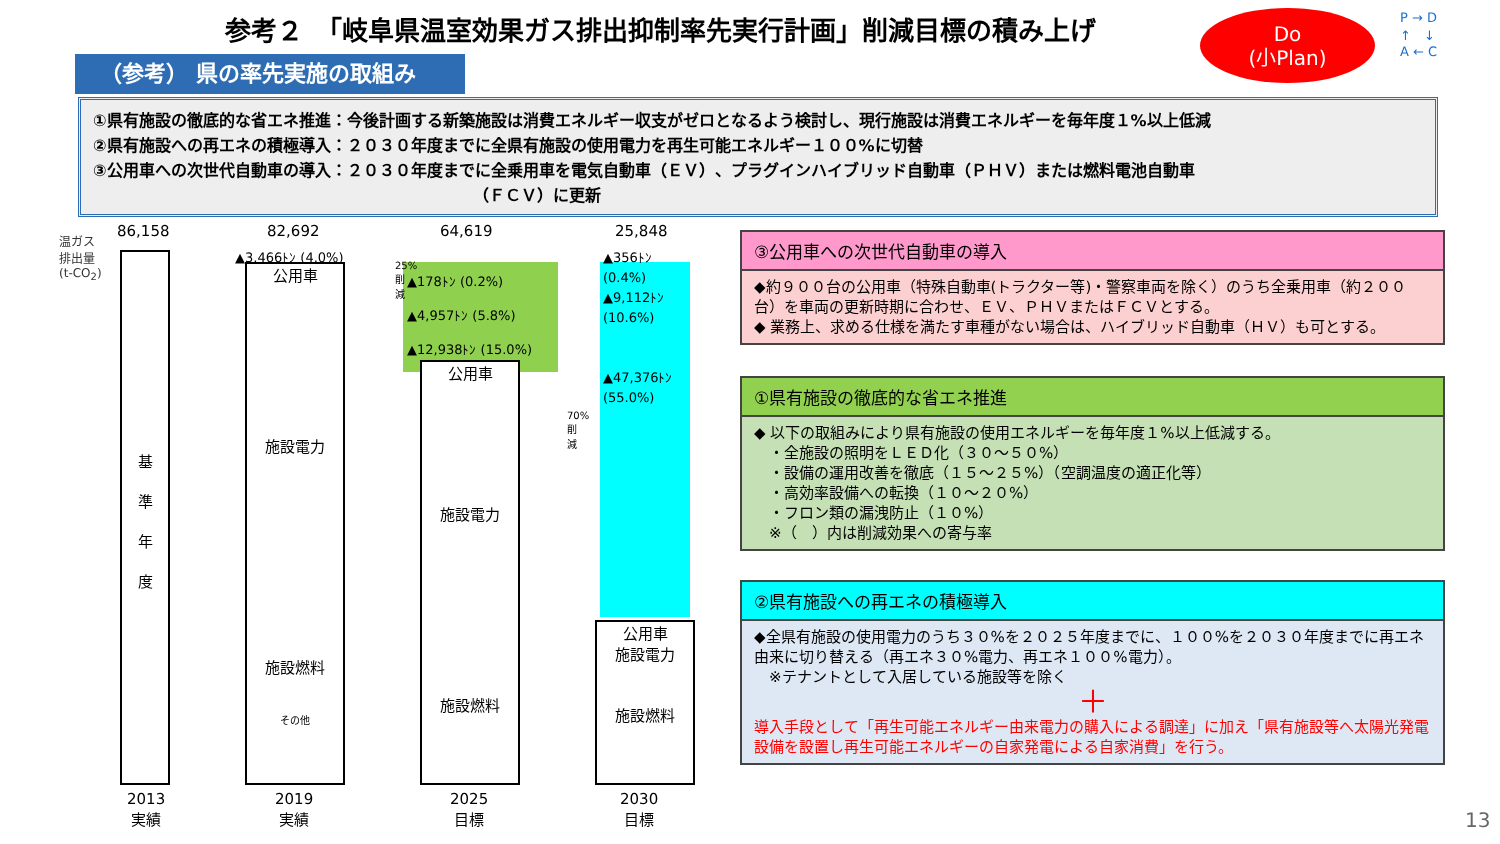参考２　「岐阜県温室効果ガス排出抑制率先実行計画」削減目標の積み上げ
Do
(小Plan)
P → D
↑　↓
A ← C
（参考） 県の率先実施の取組み
①県有施設の徹底的な省エネ推進：今後計画する新築施設は消費エネルギー収支がゼロとなるよう検討し、現行施設は消費エネルギーを毎年度１%以上低減
②県有施設への再エネの積極導入：２０３０年度までに全県有施設の使用電力を再生可能エネルギー１００%に切替
③公用車への次世代自動車の導入：２０３０年度までに全乗用車を電気自動車（ＥＶ）、プラグインハイブリッド自動車（ＰＨＶ）または燃料電池自動車
（ＦＣＶ）に更新
温ガス
排出量
(t-CO<sub>2</sub>)
86,158 82,692 64,619 25,848
基
準
年
度
公用車
施設電力
施設燃料
その他
▲3,466ﾄﾝ (4.0%)
▲178ﾄﾝ (0.2%)
▲4,957ﾄﾝ (5.8%)
▲12,938ﾄﾝ (15.0%)
25%削減
公用車
施設電力
施設燃料
▲356ﾄﾝ
(0.4%)
▲9,112ﾄﾝ
(10.6%)
▲47,376ﾄﾝ
(55.0%)
70%削減
公用車
施設電力
施設燃料
2013
実績
2019
実績
2025
目標
2030
目標
③公用車への次世代自動車の導入
◆約９００台の公用車（特殊自動車(トラクター等)・警察車両を除く）のうち全乗用車（約２００台）を車両の更新時期に合わせ、ＥＶ、ＰＨＶまたはＦＣＶとする。
◆ 業務上、求める仕様を満たす車種がない場合は、ハイブリッド自動車（ＨＶ）も可とする。
①県有施設の徹底的な省エネ推進
◆ 以下の取組みにより県有施設の使用エネルギーを毎年度１%以上低減する。
　・全施設の照明をＬＥＤ化（３０～５０%）
　・設備の運用改善を徹底（１５～２５%）（空調温度の適正化等）
　・高効率設備への転換（１０～２０%）
　・フロン類の漏洩防止（１０%）
　※（　）内は削減効果への寄与率
②県有施設への再エネの積極導入
◆全県有施設の使用電力のうち３０%を２０２５年度までに、１００%を２０３０年度までに再エネ由来に切り替える（再エネ３０%電力、再エネ１００%電力）。
　※テナントとして入居している施設等を除く
＋
導入手段として「再生可能エネルギー由来電力の購入による調達」に加え「県有施設等へ太陽光発電設備を設置し再生可能エネルギーの自家発電による自家消費」を行う。
13